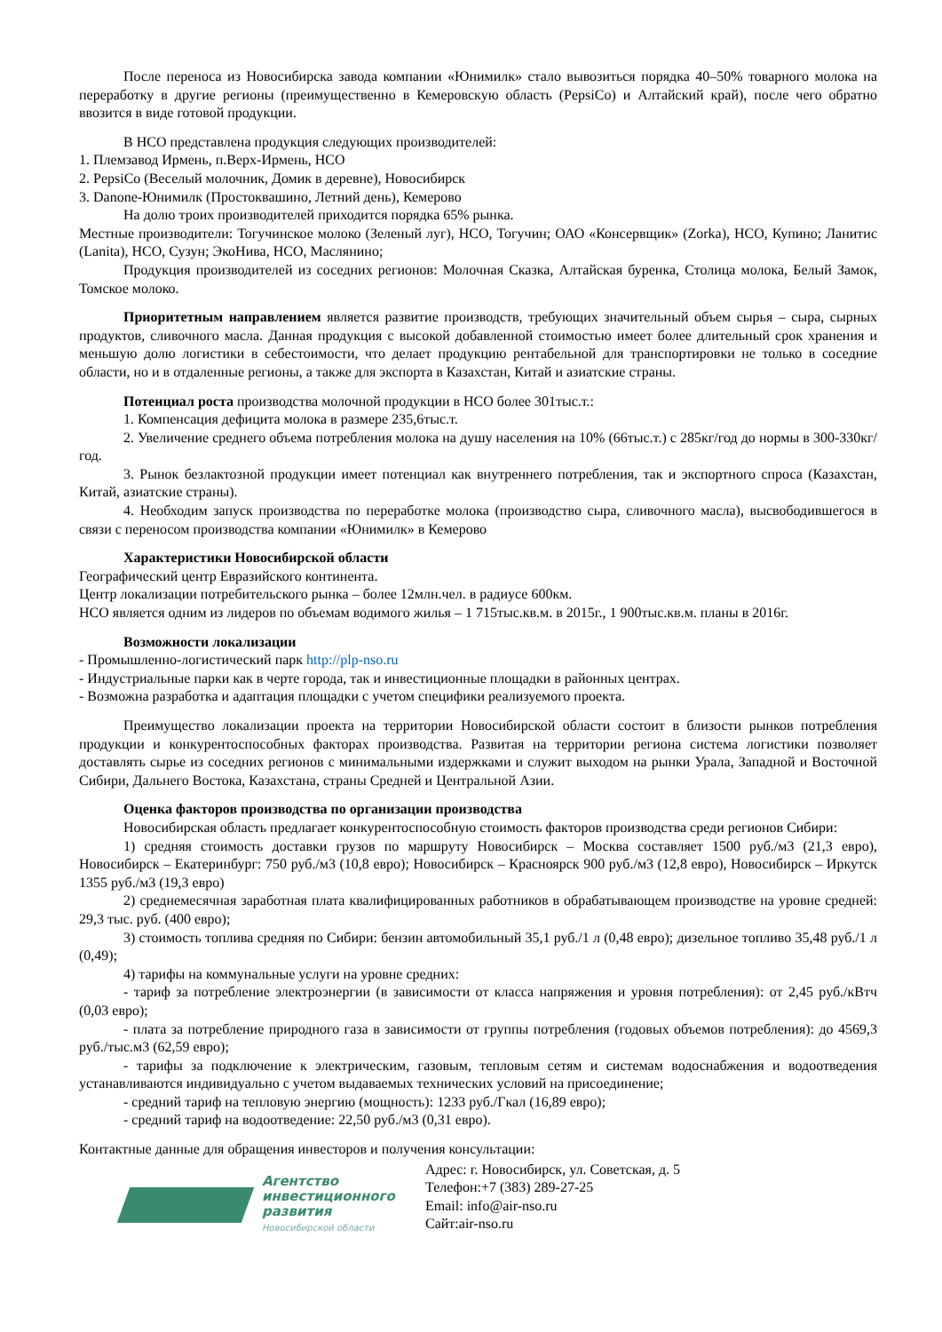После переноса из Новосибирска завода компании «Юнимилк» стало вывозиться порядка 40–50% товарного молока на переработку в другие регионы (преимущественно в Кемеровскую область (PepsiCo) и Алтайский край), после чего обратно ввозится в виде готовой продукции.
В НСО представлена продукция следующих производителей:
1. Племзавод Ирмень, п.Верх-Ирмень, НСО
2. PepsiCo (Веселый молочник, Домик в деревне), Новосибирск
3. Danone-Юнимилк (Простоквашино, Летний день), Кемерово
На долю троих производителей приходится порядка 65% рынка.
Местные производители: Тогучинское молоко (Зеленый луг), НСО, Тогучин; ОАО «Консервщик» (Zorka), НСО, Купино; Ланитис (Lanita), НСО, Сузун; ЭкоНива, НСО, Маслянино;
Продукция производителей из соседних регионов: Молочная Сказка, Алтайская буренка, Столица молока, Белый Замок, Томское молоко.
Приоритетным направлением является развитие производств, требующих значительный объем сырья – сыра, сырных продуктов, сливочного масла. Данная продукция с высокой добавленной стоимостью имеет более длительный срок хранения и меньшую долю логистики в себестоимости, что делает продукцию рентабельной для транспортировки не только в соседние области, но и в отдаленные регионы, а также для экспорта в Казахстан, Китай и азиатские страны.
Потенциал роста производства молочной продукции в НСО более 301тыс.т.:
1. Компенсация дефицита молока в размере 235,6тыс.т.
2. Увеличение среднего объема потребления молока на душу населения на 10% (66тыс.т.) с 285кг/год до нормы в 300-330кг/год.
3. Рынок безлактозной продукции имеет потенциал как внутреннего потребления, так и экспортного спроса (Казахстан, Китай, азиатские страны).
4. Необходим запуск производства по переработке молока (производство сыра, сливочного масла), высвободившегося в связи с переносом производства компании «Юнимилк» в Кемерово
Характеристики Новосибирской области
Географический центр Евразийского континента.
Центр локализации потребительского рынка – более 12млн.чел. в радиусе 600км.
НСО является одним из лидеров по объемам водимого жилья – 1 715тыс.кв.м. в 2015г., 1 900тыс.кв.м. планы в 2016г.
Возможности локализации
- Промышленно-логистический парк http://plp-nso.ru
- Индустриальные парки как в черте города, так и инвестиционные площадки в районных центрах.
- Возможна разработка и адаптация площадки с учетом специфики реализуемого проекта.
Преимущество локализации проекта на территории Новосибирской области состоит в близости рынков потребления продукции и конкурентоспособных факторах производства. Развитая на территории региона система логистики позволяет доставлять сырье из соседних регионов с минимальными издержками и служит выходом на рынки Урала, Западной и Восточной Сибири, Дальнего Востока, Казахстана, страны Средней и Центральной Азии.
Оценка факторов производства по организации производства
Новосибирская область предлагает конкурентоспособную стоимость факторов производства среди регионов Сибири:
1) средняя стоимость доставки грузов по маршруту Новосибирск – Москва составляет 1500 руб./м3 (21,3 евро), Новосибирск – Екатеринбург: 750 руб./м3 (10,8 евро); Новосибирск – Красноярск 900 руб./м3 (12,8 евро), Новосибирск – Иркутск 1355 руб./м3 (19,3 евро)
2) среднемесячная заработная плата квалифицированных работников в обрабатывающем производстве на уровне средней: 29,3 тыс. руб. (400 евро);
3) стоимость топлива средняя по Сибири: бензин автомобильный 35,1 руб./1 л (0,48 евро); дизельное топливо 35,48 руб./1 л (0,49);
4) тарифы на коммунальные услуги на уровне средних:
- тариф за потребление электроэнергии (в зависимости от класса напряжения и уровня потребления): от 2,45 руб./кВтч (0,03 евро);
- плата за потребление природного газа в зависимости от группы потребления (годовых объемов потребления): до 4569,3 руб./тыс.м3 (62,59 евро);
- тарифы за подключение к электрическим, газовым, тепловым сетям и системам водоснабжения и водоотведения устанавливаются индивидуально с учетом выдаваемых технических условий на присоединение;
- средний тариф на тепловую энергию (мощность): 1233 руб./Гкал (16,89 евро);
- средний тариф на водоотведение: 22,50 руб./м3 (0,31 евро).
Контактные данные для обращения инвесторов и получения консультации:
Агентство
инвестиционного
развития
Новосибирской области
Адрес: г. Новосибирск, ул. Советская, д. 5
Телефон:+7 (383) 289-27-25
Email: info@air-nso.ru
Сайт:air-nso.ru